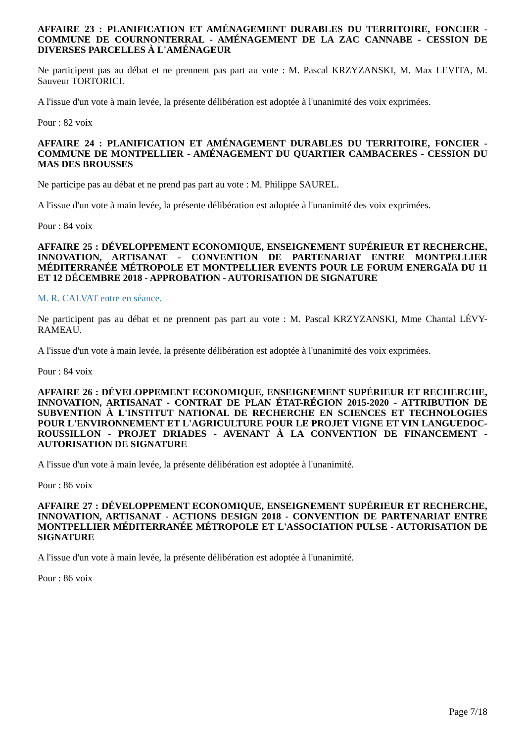AFFAIRE 23 : PLANIFICATION ET AMÉNAGEMENT DURABLES DU TERRITOIRE, FONCIER - COMMUNE DE COURNONTERRAL - AMÉNAGEMENT DE LA ZAC CANNABE - CESSION DE DIVERSES PARCELLES À L'AMÉNAGEUR
Ne participent pas au débat et ne prennent pas part au vote : M. Pascal KRZYZANSKI, M. Max LEVITA, M. Sauveur TORTORICI.
A l'issue d'un vote à main levée, la présente délibération est adoptée à l'unanimité des voix exprimées.
Pour : 82 voix
AFFAIRE 24 : PLANIFICATION ET AMÉNAGEMENT DURABLES DU TERRITOIRE, FONCIER - COMMUNE DE MONTPELLIER - AMÉNAGEMENT DU QUARTIER CAMBACERES - CESSION DU MAS DES BROUSSES
Ne participe pas au débat et ne prend pas part au vote : M. Philippe SAUREL.
A l'issue d'un vote à main levée, la présente délibération est adoptée à l'unanimité des voix exprimées.
Pour : 84 voix
AFFAIRE 25 : DÉVELOPPEMENT ECONOMIQUE, ENSEIGNEMENT SUPÉRIEUR ET RECHERCHE, INNOVATION, ARTISANAT - CONVENTION DE PARTENARIAT ENTRE MONTPELLIER MÉDITERRANÉE MÉTROPOLE ET MONTPELLIER EVENTS POUR LE FORUM ENERGAÏA DU 11 ET 12 DÉCEMBRE 2018 - APPROBATION - AUTORISATION DE SIGNATURE
M. R. CALVAT entre en séance.
Ne participent pas au débat et ne prennent pas part au vote : M. Pascal KRZYZANSKI, Mme Chantal LÉVY-RAMEAU.
A l'issue d'un vote à main levée, la présente délibération est adoptée à l'unanimité des voix exprimées.
Pour : 84 voix
AFFAIRE 26 : DÉVELOPPEMENT ECONOMIQUE, ENSEIGNEMENT SUPÉRIEUR ET RECHERCHE, INNOVATION, ARTISANAT - CONTRAT DE PLAN ÉTAT-RÉGION 2015-2020 - ATTRIBUTION DE SUBVENTION À L'INSTITUT NATIONAL DE RECHERCHE EN SCIENCES ET TECHNOLOGIES POUR L'ENVIRONNEMENT ET L'AGRICULTURE POUR LE PROJET VIGNE ET VIN LANGUEDOC-ROUSSILLON - PROJET DRIADES - AVENANT À LA CONVENTION DE FINANCEMENT - AUTORISATION DE SIGNATURE
A l'issue d'un vote à main levée, la présente délibération est adoptée à l'unanimité.
Pour : 86 voix
AFFAIRE 27 : DÉVELOPPEMENT ECONOMIQUE, ENSEIGNEMENT SUPÉRIEUR ET RECHERCHE, INNOVATION, ARTISANAT - ACTIONS DESIGN 2018 - CONVENTION DE PARTENARIAT ENTRE MONTPELLIER MÉDITERRANÉE MÉTROPOLE ET L'ASSOCIATION PULSE - AUTORISATION DE SIGNATURE
A l'issue d'un vote à main levée, la présente délibération est adoptée à l'unanimité.
Pour : 86 voix
Page 7/18